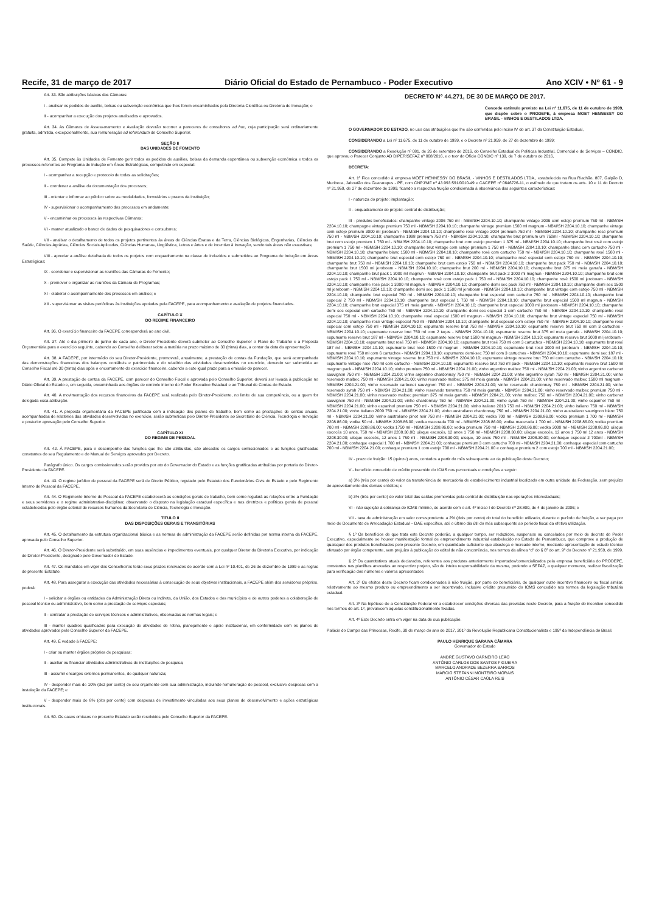Recife, 31 de março de 2017 Diário Oficial do Estado de Pernambuco - Poder Executivo Ano XCIV • Nº 61 - 9
Art. 33. São atribuições básicas das Câmaras:
I - analisar os pedidos de auxílio, bolsas ou subvenção econômica que lhes forem encaminhados pela Diretoria Científica ou Diretoria de Inovação; e
II - acompanhar a execução dos projetos analisados e aprovados.
Art. 34. As Câmaras de Assessoramento e Avaliação deverão recorrer a pareceres de consultores ad hoc, cuja participação será ordinariamente gratuita, admitida, excepcionalmente, sua remuneração ad referendum do Conselho Superior.
SEÇÃO II
DAS UNIDADES DE FOMENTO
Art. 35. Compete às Unidades de Fomento gerir todos os pedidos de auxílios, bolsas da demanda espontânea ou subvenção econômica e todos os processos referentes ao Programa de Indução em Áreas Estratégicas, competindo em especial:
I - acompanhar a recepção e protocolo de todas as solicitações;
II - coordenar a análise da documentação dos processos;
III - orientar e informar ao público sobre as modalidades, formulários e prazos da instituição;
IV - supervisionar o acompanhamento dos processos em andamento;
V - encaminhar os processos às respectivas Câmaras;
VI - manter atualizado o banco de dados de pesquisadores e consultores;
VII - analisar o detalhamento de todos os projetos pertinentes às áreas de Ciências Exatas e da Terra, Ciências Biológicas, Engenharias, Ciências da Saúde, Ciências Agrárias, Ciências Sociais Aplicadas, Ciências Humanas, Lingüística, Letras e Artes e de incentivo à Inovação, sendo tais áreas não exaustivas;
VIII - apreciar a análise detalhada de todos os projetos com enquadramento na classe de induzidos e submetidos ao Programa de Indução em Áreas Estratégicas;
IX - coordenar e supervisionar as reuniões das Câmaras de Fomento;
X - promover e organizar as reuniões da Câmara de Programas;
XI - elaborar o acompanhamento dos processos em análise; e
XII - supervisionar as visitas periódicas às instituições apoiadas pela FACEPE, para acompanhamento e avaliação de projetos financiados.
CAPÍTULO X
DO REGIME FINANCEIRO
Art. 36. O exercício financeiro da FACEPE corresponderá ao ano civil.
Art. 37. Até o dia primeiro de junho de cada ano, o Diretor-Presidente deverá submeter ao Conselho Superior o Plano de Trabalho e a Proposta Orçamentária para o exercício seguinte, cabendo ao Conselho deliberar sobre a matéria no prazo máximo de 30 (trinta) dias, a contar da data da apresentação.
Art. 38. A FACEPE, por intermédio do seu Diretor-Presidente, promoverá, anualmente, a prestação de contas da Fundação, que será acompanhada das demonstrações financeiras dos balanços contábeis e patrimoniais e do relatório das atividades desenvolvidas no exercício, devendo ser submetida ao Conselho Fiscal até 30 (trinta) dias após o encerramento do exercício financeiro, cabendo a este igual prazo para a emissão do parecer.
Art. 39. A prestação de contas da FACEPE, com parecer do Conselho Fiscal e aprovada pelo Conselho Superior, deverá ser levada à publicação no Diário Oficial do Estado e, em seguida, encaminhada aos órgãos de controle interno do Poder Executivo Estadual e ao Tribunal de Contas do Estado.
Art. 40. A movimentação dos recursos financeiros da FACEPE será realizada pelo Diretor-Presidente, no limite de sua competência, ou a quem for delegada essa atribuição.
Art. 41. A proposta orçamentária da FACEPE justificada com a indicação dos planos de trabalho, bem como as prestações de contas anuais, acompanhadas de relatórios das atividades desenvolvidas no exercício, serão submetidas pelo Diretor-Presidente ao Secretário de Ciência, Tecnologia e Inovação e posterior aprovação pelo Conselho Superior.
CAPÍTULO XI
DO REGIME DE PESSOAL
Art. 42. À FACEPE, para o desempenho das funções que lhe são atribuídas, são alocados os cargos comissionados e as funções gratificadas constantes do seu Regulamento e do Manual de Serviços aprovados por Decreto.
Parágrafo único. Os cargos comissionados serão providos por ato do Governador do Estado e as funções gratificadas atribuídas por portaria do Diretor-Presidente da FACEPE.
Art. 43. O regime jurídico de pessoal da FACEPE será de Direito Público, regulado pelo Estatuto dos Funcionários Civis do Estado e pelo Regimento Interno de Pessoal da FACEPE.
Art. 44. O Regimento Interno de Pessoal da FACEPE estabelecerá as condições gerais de trabalho, bem como regulará as relações entre a Fundação e seus servidores e o regime administrativo-disciplinar, observando o disposto na legislação estadual específica e nas diretrizes e políticas gerais de pessoal estabelecidas pelo órgão setorial de recursos humanos da Secretaria de Ciência, Tecnologia e Inovação.
TITULO II
DAS DISPOSIÇÕES GERAIS E TRANSITÓRIAS
Art. 45. O detalhamento da estrutura organizacional básica e as normas de administração da FACEPE serão definidas por norma interna da FACEPE, aprovada pelo Conselho Superior.
Art. 46. O Diretor-Presidente será substituído, em suas ausências e impedimentos eventuais, por qualquer Diretor da Diretoria Executiva, por indicação do Diretor-Presidente, designado pelo Governador do Estado.
Art. 47. Os mandatos em vigor dos Conselheiros terão seus prazos renovados de acordo com a Lei nº 10.401, de 26 de dezembro de 1989 e as regras do presente Estatuto.
Art. 48. Para assegurar a execução das atividades necessárias à consecução de seus objetivos institucionais, a FACEPE além dos servidores próprios, poderá:
I - solicitar a órgãos ou entidades da Administração Direta ou Indireta, da União, dos Estados e dos municípios e de outros poderes a colaboração de pessoal técnico ou administrativo, bem como a prestação de serviços especiais;
II - contratar a prestação de serviços técnicos e administrativos, observadas as normas legais; e
III - manter quadros qualificados para execução de atividades de rotina, planejamento e apoio institucional, em conformidade com os planos de atividades aprovados pelo Conselho Superior da FACEPE.
Art. 49. É vedado à FACEPE:
I - criar ou manter órgãos próprios de pesquisas;
II - auxiliar ou financiar atividades administrativas de instituições de pesquisa;
III - assumir encargos externos permanentes, de qualquer natureza;
IV - despender mais de 10% (dez por cento) de seu orçamento com sua administração, incluindo remuneração de pessoal, exclusive despesas com a instalação da FACEPE; e
V - despender mais de 8% (oito por cento) com despesas de investimento vinculadas aos seus planos de desenvolvimento e ações estratégicas institucionais.
Art. 50. Os casos omissos no presente Estatuto serão resolvidos pelo Conselho Superior da FACEPE.
DECRETO Nº 44.271, DE 30 DE MARÇO DE 2017.
Concede estímulo previsto na Lei nº 11.675, de 11 de outubro de 1999, que dispõe sobre o PRODEPE, à empresa MOET HENNESSY DO BRASIL - VINHOS E DESTILADOS LTDA.
O GOVERNADOR DO ESTADO, no uso das atribuições que lhe são conferidas pelo inciso IV do art. 37 da Constituição Estadual,
CONSIDERANDO a Lei nº 11.675, de 11 de outubro de 1999, e o Decreto nº 21.959, de 27 de dezembro de 1999;
CONSIDERANDO a Resolução nº 081, de 26 de setembro de 2016, do Conselho Estadual de Políticas Industrial, Comercial e de Serviços – CONDIC, que aprovou o Parecer Conjunto AD DIPER/SEFAZ nº 068/2016, e o teor do Ofício CONDIC nº 139, de 7 de outubro de 2016,
DECRETA:
Art. 1º Fica concedido à empresa MOET HENNESSY DO BRASIL - VINHOS E DESTILADOS LTDA., estabelecida na Rua Riachão, 807, Galpão D, Muribeca, Jaboatão dos Guararapes - PE, com CNPJ/MF nº 43.993.591/0010-49 e CACEPE nº 0646726-11, o estímulo de que tratam os arts. 10 e 11 do Decreto nº 21.959, de 27 de dezembro de 1999, ficando a respectiva fruição condicionada à observância das seguintes características:
I - natureza do projeto: implantação;
II - enquadramento do projeto: central de distribuição;
III - produtos beneficiados: champanhe vintage 2006 750 ml - NBM/SH 2204.10.10; champanhe vintage 2006 com estojo premium 750 ml - NBM/SH 2204.10.10; champagne vintage premium 750 ml - NBM/SH 2204.10.10; champanhe vintage premium 1500 ml magnum - NBM/SH 2204.10.10; champanhe vintage com estojo premium 3000 ml jeroboam - NBM/SH 2204.10.10; champanhe rosé vintage 2004 premium 750 ml - NBM/SH 2204.10.10; champanhe rosé premium 750 ml - NBM/SH 2204.10.10; champanhe 1998 premium 750 ml - NBM/SH 2204.10.10; champanhe brut premium um 750ml - NBM/SH 2204.10.10; champanhe brut com estojo premium 1 750 ml - NBM/SH 2204.10.10; champanhe brut com estojo premium 1 375 ml - NBM/SH 2204.10.10; champanhe brut rosé com estojo premium 1 750 ml - NBM/SH 2204.10.10; champanhe brut vintage com estojo premium 1 750 ml - NBM/SH 2204.10.10; champanhe blanc com cartucho 750 ml - NBM/SH 2204.10.10; champanhe blanc 1500 ml - NBM/SH 2204.10.10; champanhe rosé com cartucho 750 ml - NBM/SH 2204.10.10; champanhe rosé 1500 ml - NBM/SH 2204.10.10; champanhe brut especial com estojo 750 ml - NBM/SH 2204.10.10; champanhe rosé especial com estojo 750 ml - NBM/SH 2204.10.10; champanhe brut 750 ml - NBM/SH 2204.10.10; champanhe brut com estojo 750 ml - NBM/SH 2204.10.10; champanhe brut pack 750 ml - NBM/SH 2204.10.10; champanhe brut 1500 ml jeroboam - NBM/SH 2204.10.10; champanhe brut 200 ml - NBM/SH 2204.10.10; champanhe brut 375 ml meia garrafa - NBM/SH 2204.10.10; champanhe brut pack 1 3000 ml magnun - NBM/SH 2204.10.10; champanhe brut pack 2 3000 ml magnun - NBM/SH 2204.10.10; champanhe brut com estojo pack 1 750 ml - NBM/SH 2204.10.10; champanhe rosé com estojo pack 1 750 ml - NBM/SH 2204.10.10; champanhe rosé 1500 ml jeroboam - NBM/SH 2204.10.10; champanhe rosé pack 1 3000 ml magnun - NBM/SH 2204.10.10; champanhe demi sec pack 750 ml - NBM/SH 2204.10.10; champanhe demi sec 1500 ml jeroboam - NBM/SH 2204.10.10; champanhe demi sec pack 1 1500 ml jeroboam - NBM/SH 2204.10.10; champanhe brut vintage com estojo 750 ml - NBM/SH 2204.10.10; champanhe brut especial 750 ml - NBM/SH 2204.10.10; champanhe brut especial com cartucho 750 ml - NBM/SH 2204.10.10; champanhe brut especial 2 750 ml - NBM/SH 2204.10.10; champanhe brut especial 1 750 ml - NBM/SH 2204.10.10; champanhe brut especial 1500 ml magnun - NBM/SH 2204.10.10; champanhe brut especial 375 ml meia garrafa - NBM/SH 2204.10.10; champanhe brut especial 3000 ml jeroboam - NBM/SH 2204.10.10; champanhe demi sec especial com cartucho 750 ml - NBM/SH 2204.10.10; champanhe demi sec especial 1 com cartucho 750 ml - NBM/SH 2204.10.10; champanhe rosé especial 750 ml - NBM/SH 2204.10.10; champanhe rosé especial 1500 ml magnun - NBM/SH 2204.10.10; champanhe brut vintage especial 750 ml - NBM/SH 2204.10.10; champanhe rosé vintage especial 750 ml - NBM/SH 2204.10.10; champanhe brut especial com estojo 750 ml - NBM/SH 2204.10.10; champanhe rosé especial com estojo 750 ml - NBM/SH 2204.10.10; espumante reserve brut 750 ml - NBM/SH 2204.10.10; espumante reserve brut 750 ml com 3 cartuchos - NBM/SH 2204.10.10; espumante reserve brut 750 ml com 2 taças - NBM/SH 2204.10.10; espumante reserve brut 375 ml meia garrafa - NBM/SH 2204.10.10; espumante reserve brut 187 ml - NBM/SH 2204.10.10; espumante reserve brut 1500 ml magnun - NBM/SH 2204.10.10; espumante reserve brut 3000 ml jeroboam - NBM/SH 2204.10.10; espumante brut rosé 750 ml - NBM/SH 2204.10.10; espumante brut rosé 750 ml com 3 cartuchos - NBM/SH 2204.10.10; espumante brut rosé 187 ml - NBM/SH 2204.10.10; espumante brut rosé 1500 ml magnun - NBM/SH 2204.10.10; espumante brut rosé 3000 ml jeroboam - NBM/SH 2204.10.10; espumante rosé 750 ml com 6 cartuchos - NBM/SH 2204.10.10; espumante demi-sec 750 ml com 3 cartuchos - NBM/SH 2204.10.10; espumante demi sec 187 ml - NBM/SH 2204.10.10; espumante vintage reserve brut 750 ml - NBM/SH 2204.10.10; espumante vintage reserve brut 750 ml com cartucho - NBM/SH 2204.10.10; espumante vintage rosé 750 ml com cartucho - NBM/SH 2204.10.10; espumante reserve brut 750 ml pack - NBM/SH 2204.10.10; espumante reserve brut 1500 ml magnun pack - NBM/SH 2204.10.10; vinho premium 750 ml - NBM/SH 2204.21.00; vinho argentino malbec 750 ml - NBM/SH 2204.21.00; vinho argentino carbenet sauvignon 750 ml - NBM/SH 2204.21.00; vinho argentino chardonnay 750 ml - NBM/SH 2204.21.00; vinho argentino syrah 750 ml - NBM/SH 2204.21.00; vinho reservado malbec 750 ml - NBM/SH 2204.21.00; vinho reservado malbec 375 ml meia garrafa - NBM/SH 2204.21.00; vinho reservado malbec 1500 ml magnum - NBM/SH 2204.21.00; vinho reservado carbenet sauvignon 750 ml - NBM/SH 2204.21.00; vinho reservado chardonnay 750 ml - NBM/SH 2204.21.00; vinho reservado syrah 750 ml - NBM/SH 2204.21.00; vinho reservado torrontes 750 ml meia garrafa - NBM/SH 2204.21.00; vinho reservado malbec premium 750 ml - NBM/SH 2204.21.00; vinho reservado malbec premium 375 ml meia garrafa - NBM/SH 2204.21.00; vinho malbec 750 ml - NBM/SH 2204.21.00; vinho carbenet sauvignon 750 ml - NBM/SH 2204.21.00; vinho chardonnay 750 ml - NBM/SH 2204.21.00; vinho syrah 750 ml - NBM/SH 2204.21.00; vinho espanhol 750 ml - NBM/SH 2204.21.00; vinho espanhol premium 750 ml - NBM/SH 2204.21.00; vinho italiano 2013 750 ml - NBM/SH 2204.21.00; vinho italiano 750 ml - NBM/SH 2204.21.00; vinho italiano 2009 750 ml - NBM/SH 2204.21.00; vinho australiano chardonnay 750 ml - NBM/SH 2204.21.00; vinho australiano sauvignon blanc 750 ml - NBM/SH 2204.21.00; vinho australiano pinot noir 750 ml - NBM/SH 2204.21.00; vodka 700 ml - NBM/SH 2208.86.00; vodka premium 1 700 ml - NBM/SH 2208.86.00; vodka 50 ml - NBM/SH 2208.86.00; vodka macerada 700 ml - NBM/SH 2208.86.00; vodka macerada 1 700 ml - NBM/SH 2208.86.00; vodka premium 700 ml - NBM/SH 2208.86.00; vodka 1750 ml - NBM/SH 2208.86.00; vodka premium 750 ml - NBM/SH 2208.86.00; vodka 3000 ml - NBM/SH 2208.86.00; uísque escocês 10 anos, 750 ml - NBM/SH 2208.30.00; uísque escocês, 12 anos 1 750 ml - NBM/SH 2208.30.00; uísque escocês, 12 anos 1 750 ml 12 anos - NBM/SH 2208.30.00; uísque escocês, 12 anos 1 750 ml - NBM/SH 2208.30.00; uísque, 10 anos 750 ml - NBM/SH 2208.30.00; conhaque especial 2 700ml - NBM/SH 2204.21.00; conhaque especial 1 700 ml - NBM/SH 2204.21.00; conhaque premium 3 com cartucho 700 ml - NBM/SH 2204.21.00; conhaque especial com cartucho 700 ml - NBM/SH 2204.21.00; conhaque premium 1 com estojo 700 ml - NBM/SH 2204.21.00 e conhaque premium 2 com estojo 700 ml - NBM/SH 2204.21.00;
IV - prazo de fruição: 15 (quinze) anos, contados a partir do mês subsequente ao da publicação deste Decreto;
V - benefício concedido de crédito presumido do ICMS nos percentuais e condições a seguir:
a) 3% (três por cento) do valor da transferência de mercadoria de estabelecimento industrial localizado em outra unidade da Federação, sem prejuízo do aproveitamento dos demais créditos; e
b) 3% (três por cento) do valor total das saídas promovidas pela central de distribuição nas operações interestaduais;
VI - não sujeição à cobrança do ICMS mínimo, de acordo com o art. 4º inciso I do Decreto nº 28.800, de 4 de janeiro de 2006; e
VII - taxa de administração em valor correspondente a 2% (dois por cento) do total do benefício utilizado, durante o período de fruição, a ser paga por meio de Documento de Arrecadação Estadual – DAE específico, até o último dia útil do mês subsequente ao período fiscal da efetiva utilização.
§ 1º Os benefícios de que trata este Decreto poderão, a qualquer tempo, ser reduzidos, suspensos ou cancelados por meio de decreto do Poder Executivo, especialmente se houver manifestação formal de empreendimento industrial estabelecido no Estado de Pernambuco, que comprove a produção de quaisquer dos produtos beneficiados pelo presente Decreto, em quantidade suficiente que abasteça o mercado interno, mediante apresentação de estudo técnico efetuado por órgão competente, sem prejuízo à publicação do edital de não concorrência, nos termos da alínea “d” do § 6º do art. 9º do Decreto nº 21.959, de 1999.
§ 2º Os quantitativos atuais declarados, referentes aos produtos anteriormente importados/comercializados pela empresa beneficiária do PRODEPE, constantes nas planilhas anexadas ao respectivo projeto, são de inteira responsabilidade da mesma, podendo a SEFAZ, a qualquer momento, realizar fiscalização para verificação dos números e valores apresentados
Art. 2º Os efeitos deste Decreto ficam condicionados à não fruição, por parte do beneficiário, de qualquer outro incentivo financeiro ou fiscal similar, relativamente ao mesmo produto ou empreendimento a ser incentivado, inclusive crédito presumido do ICMS concedido nos termos da legislação tributária estadual.
Art. 3º Na hipótese de a Constituição Federal vir a estabelecer condições diversas das previstas neste Decreto, para a fruição do incentivo concedido nos termos do art. 1º, prevalecem aquelas constitucionalmente fixadas.
Art. 4º Este Decreto entra em vigor na data de sua publicação.
Palácio do Campo das Princesas, Recife, 30 de março do ano de 2017, 201º da Revolução Republicana Constitucionalista e 195º da Independência do Brasil.
PAULO HENRIQUE SARAIVA CÂMARA
Governador do Estado
ANDRÉ GUSTAVO CARNEIRO LEÃO
ANTÔNIO CARLOS DOS SANTOS FIGUEIRA
MARCELO ANDRADE BEZERRA BARROS
MÁRCIO STEFANNI MONTEIRO MORAIS
ANTÔNIO CÉSAR CAÚLA REIS